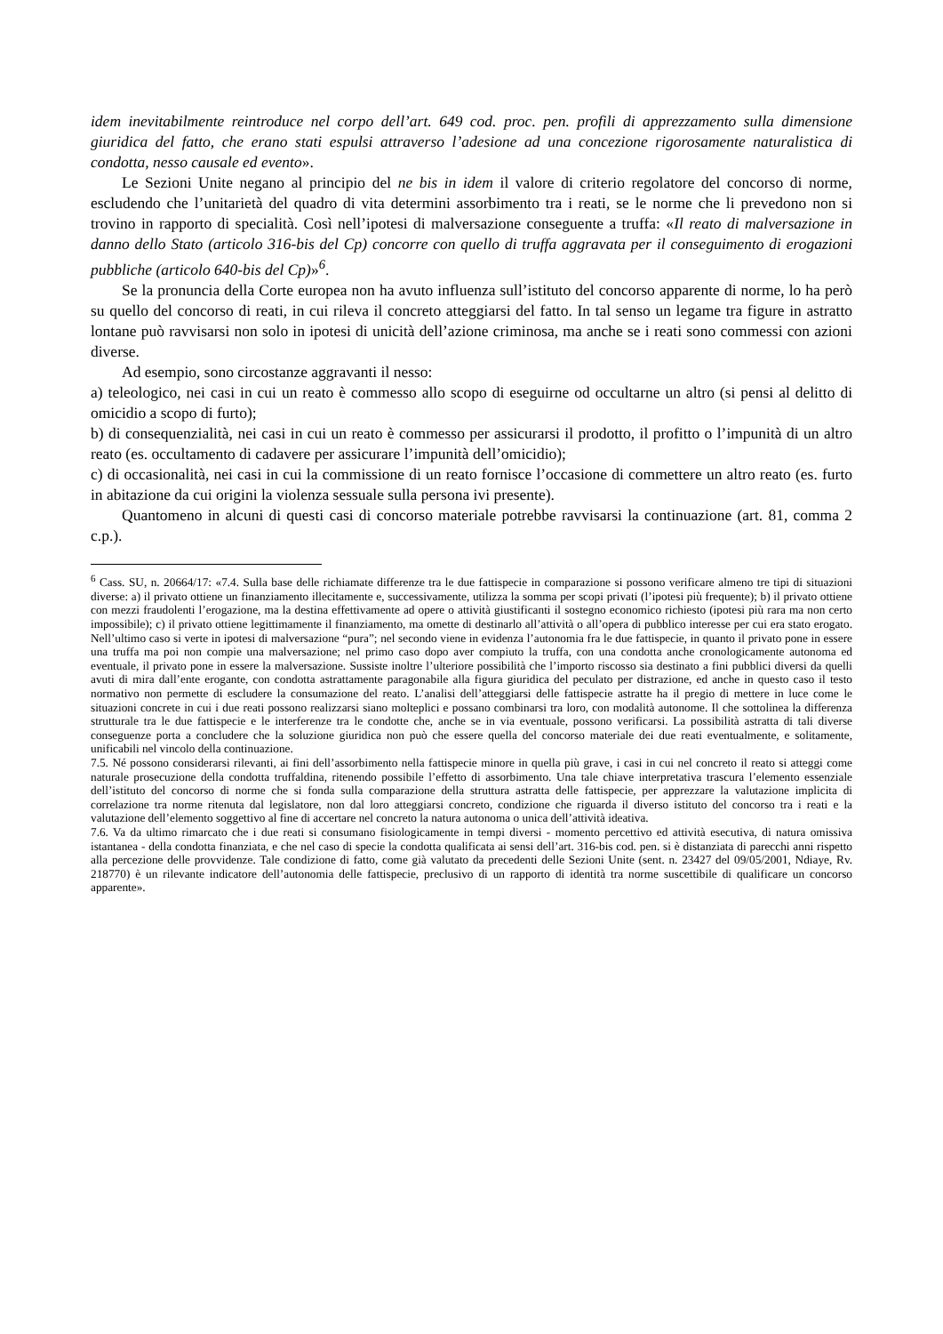idem inevitabilmente reintroduce nel corpo dell’art. 649 cod. proc. pen. profili di apprezzamento sulla dimensione giuridica del fatto, che erano stati espulsi attraverso l’adesione ad una concezione rigorosamente naturalistica di condotta, nesso causale ed evento».
Le Sezioni Unite negano al principio del ne bis in idem il valore di criterio regolatore del concorso di norme, escludendo che l’unitarietà del quadro di vita determini assorbimento tra i reati, se le norme che li prevedono non si trovino in rapporto di specialità. Così nell’ipotesi di malversazione conseguente a truffa: «Il reato di malversazione in danno dello Stato (articolo 316-bis del Cp) concorre con quello di truffa aggravata per il conseguimento di erogazioni pubbliche (articolo 640-bis del Cp)»<sup>6</sup>.
Se la pronuncia della Corte europea non ha avuto influenza sull’istituto del concorso apparente di norme, lo ha però su quello del concorso di reati, in cui rileva il concreto atteggiarsi del fatto. In tal senso un legame tra figure in astratto lontane può ravvisarsi non solo in ipotesi di unicità dell’azione criminosa, ma anche se i reati sono commessi con azioni diverse.
Ad esempio, sono circostanze aggravanti il nesso:
a) teleologico, nei casi in cui un reato è commesso allo scopo di eseguirne od occultarne un altro (si pensi al delitto di omicidio a scopo di furto);
b) di consequenzialità, nei casi in cui un reato è commesso per assicurarsi il prodotto, il profitto o l’impunità di un altro reato (es. occultamento di cadavere per assicurare l’impunità dell’omicidio);
c) di occasionalità, nei casi in cui la commissione di un reato fornisce l’occasione di commettere un altro reato (es. furto in abitazione da cui origini la violenza sessuale sulla persona ivi presente).
Quantomeno in alcuni di questi casi di concorso materiale potrebbe ravvisarsi la continuazione (art. 81, comma 2 c.p.).
<sup>6</sup> Cass. SU, n. 20664/17: «7.4. Sulla base delle richiamate differenze tra le due fattispecie in comparazione si possono verificare almeno tre tipi di situazioni diverse: a) il privato ottiene un finanziamento illecitamente e, successivamente, utilizza la somma per scopi privati (l’ipotesi più frequente); b) il privato ottiene con mezzi fraudolenti l’erogazione, ma la destina effettivamente ad opere o attività giustificanti il sostegno economico richiesto (ipotesi più rara ma non certo impossibile); c) il privato ottiene legittimamente il finanziamento, ma omette di destinarlo all’attività o all’opera di pubblico interesse per cui era stato erogato. Nell’ultimo caso si verte in ipotesi di malversazione “pura”; nel secondo viene in evidenza l’autonomia fra le due fattispecie, in quanto il privato pone in essere una truffa ma poi non compie una malversazione; nel primo caso dopo aver compiuto la truffa, con una condotta anche cronologicamente autonoma ed eventuale, il privato pone in essere la malversazione. Sussiste inoltre l’ulteriore possibilità che l’importo riscosso sia destinato a fini pubblici diversi da quelli avuti di mira dall’ente erogante, con condotta astrattamente paragonabile alla figura giuridica del peculato per distrazione, ed anche in questo caso il testo normativo non permette di escludere la consumazione del reato. L’analisi dell’atteggiarsi delle fattispecie astratte ha il pregio di mettere in luce come le situazioni concrete in cui i due reati possono realizzarsi siano molteplici e possano combinarsi tra loro, con modalità autonome. Il che sottolinea la differenza strutturale tra le due fattispecie e le interferenze tra le condotte che, anche se in via eventuale, possono verificarsi. La possibilità astratta di tali diverse conseguenze porta a concludere che la soluzione giuridica non può che essere quella del concorso materiale dei due reati eventualmente, e solitamente, unificabili nel vincolo della continuazione.
7.5. Né possono considerarsi rilevanti, ai fini dell’assorbimento nella fattispecie minore in quella più grave, i casi in cui nel concreto il reato si atteggi come naturale prosecuzione della condotta truffaldina, ritenendo possibile l’effetto di assorbimento. Una tale chiave interpretativa trascura l’elemento essenziale dell’istituto del concorso di norme che si fonda sulla comparazione della struttura astratta delle fattispecie, per apprezzare la valutazione implicita di correlazione tra norme ritenuta dal legislatore, non dal loro atteggiarsi concreto, condizione che riguarda il diverso istituto del concorso tra i reati e la valutazione dell’elemento soggettivo al fine di accertare nel concreto la natura autonoma o unica dell’attività ideativa.
7.6. Va da ultimo rimarcato che i due reati si consumano fisiologicamente in tempi diversi - momento percettivo ed attività esecutiva, di natura omissiva istantanea - della condotta finanziata, e che nel caso di specie la condotta qualificata ai sensi dell’art. 316-bis cod. pen. si è distanziata di parecchi anni rispetto alla percezione delle provvidenze. Tale condizione di fatto, come già valutato da precedenti delle Sezioni Unite (sent. n. 23427 del 09/05/2001, Ndiaye, Rv. 218770) è un rilevante indicatore dell’autonomia delle fattispecie, preclusivo di un rapporto di identità tra norme suscettibile di qualificare un concorso apparente».